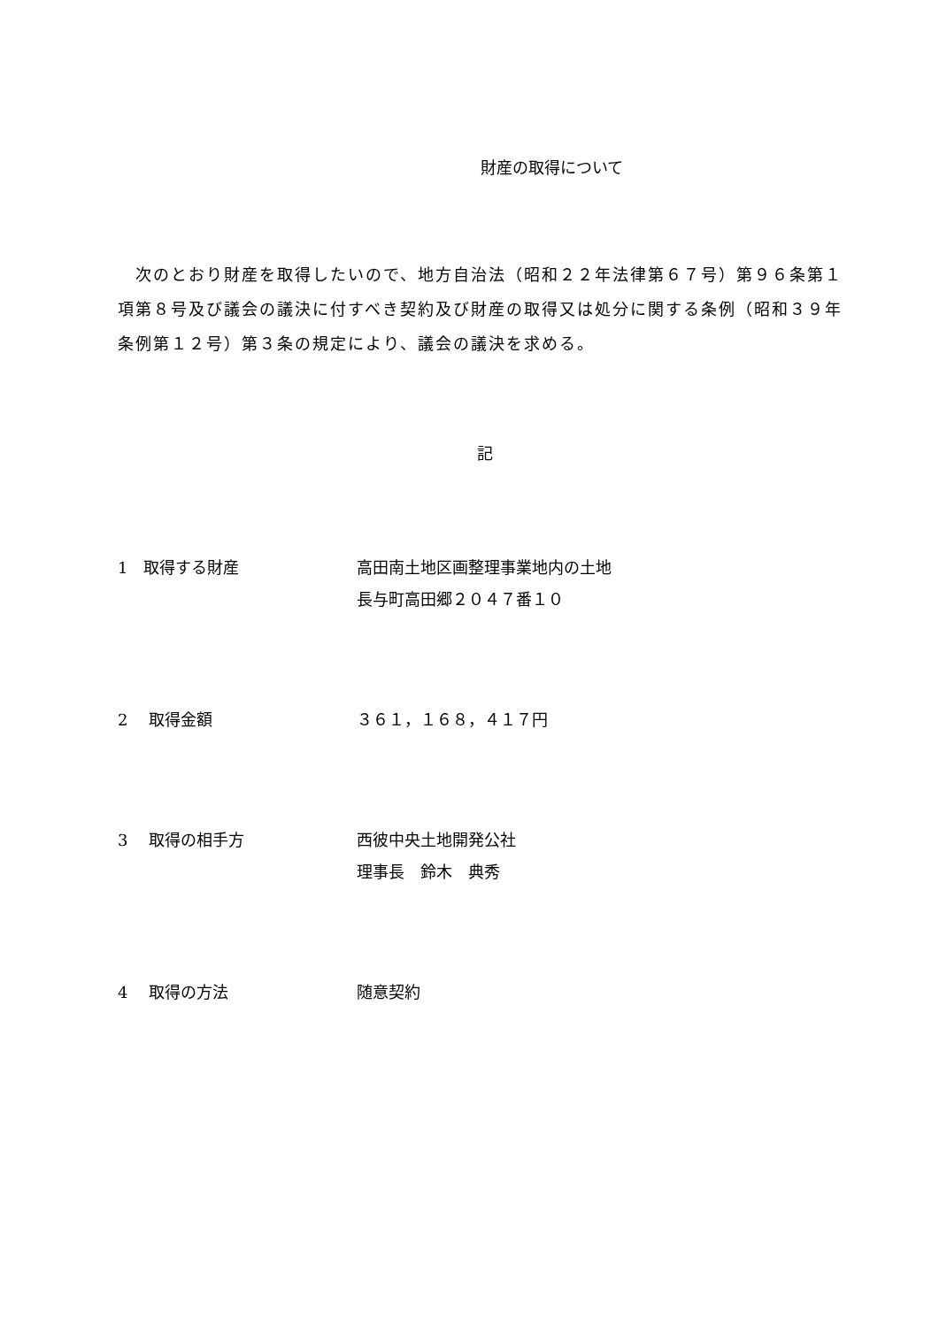財産の取得について
　次のとおり財産を取得したいので、地方自治法（昭和２２年法律第６７号）第９６条第１項第８号及び議会の議決に付すべき契約及び財産の取得又は処分に関する条例（昭和３９年条例第１２号）第３条の規定により、議会の議決を求める。
記
1　取得する財産 高田南土地区画整理事業地内の土地
長与町高田郷２０４７番１０
2　 取得金額 ３６１，１６８，４１７円
3　 取得の相手方 西彼中央土地開発公社
理事長　鈴木　典秀
4　 取得の方法 随意契約